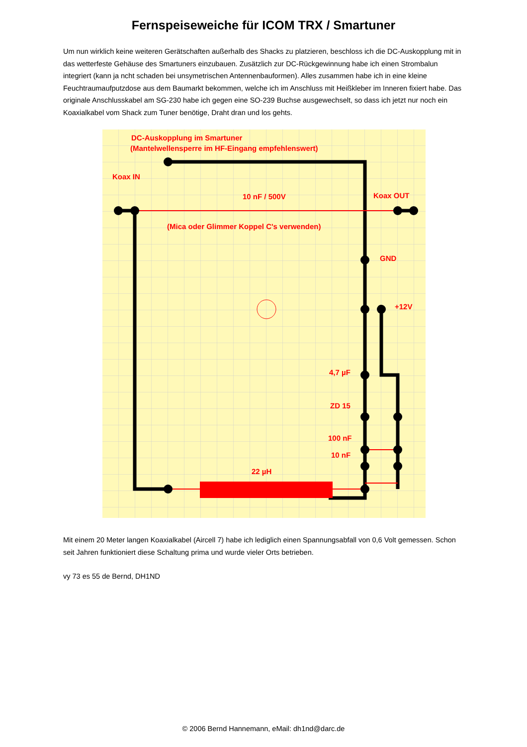Fernspeiseweiche für ICOM TRX / Smartuner
Um nun wirklich keine weiteren Gerätschaften außerhalb des Shacks zu platzieren, beschloss ich die DC-Auskopplung mit in das wetterfeste Gehäuse des Smartuners einzubauen. Zusätzlich zur DC-Rückgewinnung habe ich einen Strombalun integriert (kann ja ncht schaden bei unsymetrischen Antennenbauformen). Alles zusammen habe ich in eine kleine Feuchtraumaufputzdose aus dem Baumarkt bekommen, welche ich im Anschluss mit Heißkleber im Inneren fixiert habe. Das originale Anschlusskabel am SG-230 habe ich gegen eine SO-239 Buchse ausgewechselt, so dass ich jetzt nur noch ein Koaxialkabel vom Shack zum Tuner benötige, Draht dran und los gehts.
DC-Auskopplung im Smartuner
(Mantelwellensperre im HF-Eingang empfehlenswert)
Koax IN
10 nF / 500V
Koax OUT
(Mica oder Glimmer Koppel C's verwenden)
GND
+12V
4,7 µF
ZD 15
100 nF
10 nF
22 µH
Mit einem 20 Meter langen Koaxialkabel (Aircell 7) habe ich lediglich einen Spannungsabfall von 0,6 Volt gemessen. Schon seit Jahren funktioniert diese Schaltung prima und wurde vieler Orts betrieben.
vy 73 es 55 de Bernd, DH1ND
© 2006 Bernd Hannemann, eMail: dh1nd@darc.de